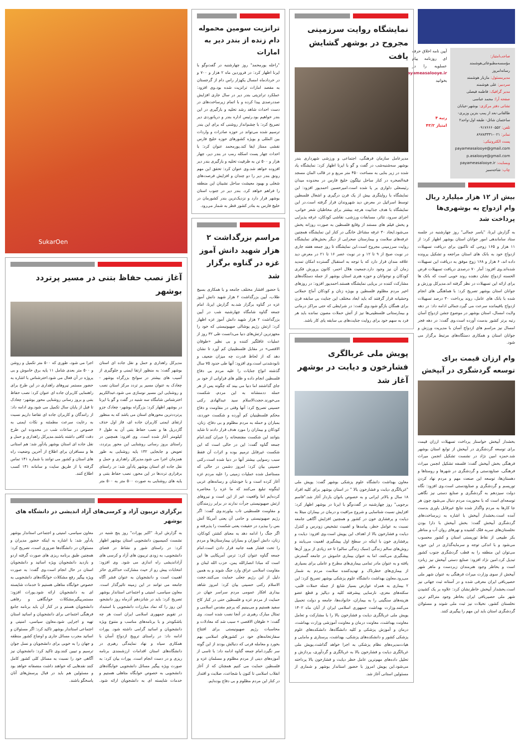صاحب‌امتیاز: مؤسسه‌مطبوعاتی‌هوشمند رسانه‌امروز
مدیرمسئول: مازیار هوشمند
سردبیر: علی هوشمند
مدیر گرافیک: فاطمه فیصلی
صفحه آرا: محمد عباسی
نشانی دفتر مرکزی: بوشهر-خیابان طالقانی-بعد از پمپ بنزین وزیری- ساختمان شاتل- طبقه اول-واحد۲ تلفن: ۰۹۱۷۶۶۶۰۵۵۲
نمابر: ۰۲۱-۸۹۷۸۳۳۳۱
پست الکترونیکی: payameasalooye@gmail.com p.asalooye@gmail.com
وبسایت: payameasalooye.ir
چاپ: شاخه‌سبز
آیین نامه اخلاق حرفه ای روزنامه پیام عسلویه را در payameasalooye.ir بخوانید
رتبه ۴
امتیاز ۴۳/۲
بیش از ۱۲ هزار میلیارد ریال وام ازدواج به بوشهری‌ها پرداخت شد
به گزارش ایرنا، "یاسر جمالی" روز چهارشنبه در جلسه ستاد ساماندهی امور جوانان استان بوشهر اظهار کرد: از ۱۱ هزار و ۱۶۵ زوجی که تاکنون برای دریافت تسهیلات ازدواج خود به بانک های استان مراجعه و تشکیل پرونده داده اند، ۶ هزار و ۱۶۸ زوج موفق به دریافت این تسهیلات شده‌اند.وی افزود: آمار ۷۰ درصدی دریافت تسهیلات قرض الحسنه ازدواج نشان دهنده روند خوبی است که بانک ها برای ارائه این تسهیلات در نظر گرفته اند.مدیرکل ورزش و جوانان استان بوشهر تصریح کرد: با هماهنگی های انجام شده با بانک های عامل، روند پرداخت ۳۰ درصد تسهیلات ازدواج باقیمانده سرعت می گیرد.جمالی ادامه داد: در دهه ولایت امسال، استان بوشهر در موضوع جشن ازدواج آسان رتبه برتر کشور بدست آورده است.وی گفت: در دهه فجر امسال نیز مراسم های ازدواج آسان با مدیریت ورزش و جوانان استان و همکاری دستگاه‌های مرتبط برگزار می شود.
وام ارزان قیمت برای توسعه گردشگری در آبپخش
بخشدار آبپخش خواستار پرداخت تسهیلات ارزان قیمت برای توسعه گردشگری در آبپخش از توابع استان بوشهر شد.حمزه امین نژاد در نشست تشکیل انجمن میراث فرهنگی بخش آبپخش گفت: فلسفه تشکیل انجمن میراث فرهنگی، صنایع‌دستی و گردشگری در شهرها و روستاها و دهستان‌ها، توسعه این صنعت مهم و مردم نهاد کردن توریسم و گردشگری و صنایع‌دستی است.وی افزود: نگاه دولت سیزدهم به گردشگری و صنایع دستی نیز نگاهی توسعه‌ای است که با محوریت مردم دنبال می‌شود چون هر جا کارها به مردم واگذار شده نتایج غیرقابل باوری بدست آمده است.بخشدار آبپخش با اشاره به زیرساخت‌های گردشگری آبپخش گفت: بخش آبپخش با دارا بودن نخلستان‌های سربه فلک کشیده و نهرهای روان آب و مناظر بکر طبیعی از نقاط توریستی استان و کشور محسوب می‌شود و با اندکی توجه و سرمایه‌گذاری در این حوزه می‌توان این منطقه را به قطب گردشگری جنوب کشور تبدیل کرد.امین نژاد افزود: صنایع دستی آبپخش نیز زبانزد است و بخاطر وجود هنرمندان زبردست و ماهر شهر آبپخش از سوی وزارت میراث فرهنگی به عنوان شهر ملی حصیربافی ایران معرفی شده و در آستانه ثبت جهانی نیز است.بخشدار آبپخش خاطرنشان کرد: علاوه بر یک کشیدن شهر ملی حصیربافی ایران بخاطر وجود متراکم ترین نخلستان کشور، نخیلات نیز ثبت ملی شوند و مسئولان گردشگری استان باید این مهم را پیگیری کنند.
نمایشگاه روایت سرزمینی مجروح در بوشهر گشایش یافت
مدیرعامل سازمان فرهنگی، اجتماعی و ورزشی شهرداری بندر بوشهر سه‌شنبه‌شب در گفت و گو با ایرنا اظهار کرد: نمایشگاه یاد شده در زیر بنایی به مساحت ۴۵۰ متر مربع و در قالب المان مسجد قبة‌الصخره در کنار ساحل نیلگون خلیج فارس در محدوده میدان رئیسعلی دلواری بر پا شده است.امیرحسین احمدپور افزود: این نمایشگاه با روایتگری بیش از یک قرن درگیری و اشغال فلسطین توسط اسرائیل در معرض دید شهروندان قرار گرفته است.در این نمایشگاه با هدف جذابیت هرچه بیشتر برای مخاطبان شعر خوانی، اجرای سرود، تئاتر، مسابقات ورزشی، نقاشی کودکان، غرفه پذیرایی و پخش فیلم های مستند از وقایع فلسطین به صورت روزانه پخش می‌شود.ایجاد ۳۰ غرفه مشاغل خانگی در کنار این نمایشگاه همچنین غرفه‌های سلامت و بیمارستان صحرایی از دیگر بخش‌های نمایشگاه روایت سرزمینی مجروح است.این نمایشگاه تا روز جمعه هفته جاری در نوبت صبح از ۹ تا ۱۲ و در نوبت عصر ۱۶ تا ۲۱ در معرض دید علاقه مندان قرار دارد که با توجه به استقبال گسترده امکان تمدید زمان آن نیز وجود دارد.جمعیت هلال احمر، کانون پرورش فکری کودکان و نوجوانان و حوزه هنری استان بوشهر از جمله دستگاه‌های مشارکت کننده در برپایی نمایشگاه هستند.احمدپور افزود: در روزهای اخیر مردم مظلوم فلسطین و بویژه زنان و کودکان آماج حملاتی وحشیانه قرار گرفتند که باید ابعاد مختلف این جنایت بی سابقه قرن برای همگان بازگو شود.وی گفت: در شرایطی که حتی مراکز درمانی و بیمارستانی فلسطینی‌ها نیز از آتش حملات مصون نمانده باید هر فرد به سهم خود برای روایت جنایت‌های بی سابقه پای کار باشد.
پویش ملی غربالگری فشارخون و دیابت در بوشهر آغاز شد
معاون بهداشت دانشگاه علوم پزشکی بوشهر گفت: پویش ملی "غربالگری دیابت و فشارخون بالا " در استان بوشهر برای کلیه افراد ۱۸ سال و بالاتر ایرانی و به خصوص بانوان باردار آغاز شد."قاسم برجویی" روز چهارشنبه در گفت‌وگو با ایرنا در بوشهر اظهار کرد: افزایش نسبت شناسایی و شروع مراقبت و درمان در بیماران مبتلا به دیابت و پرفشاری خون در کشور و همچنین افزایش آگاهی جامعه نسبت به عوامل خطر، پیامدها و اهمیت تشخیص زودرس و کنترل دیابت و فشارخون بالا از اهداف این پویش است.وی افزود: دیابت و پرفشاری خون با اینکه در سطح اول پیشگیری اهمیت می‌یابند و روش‌های سالم زندگی (سبک زندگی سالم) تا حد زیادی از بروز آن‌ها پیشگیری می‌کنند، اما به عنوان بیماری خاموش در جامعه گسترش یافته و به عنوان مادر تمامی بیماری‌های مطرح و عاملی برای بسیاری از بیماری‌های خطرناک و تهدیدکننده سلامت مردم به شمار می‌رود.معاون بهداشت دانشگاه علوم پزشکی بوشهر تصریح کرد: این ۲ بیماری به همراه عوارض بسیار شایع از جمله حملات قلبی، سکته‌های مغزی، نارسایی پیشرفته کلیه و دیالیز و قطع عضو هزینه‌های سنگینی را به بیماران، خانواده‌ها، جامعه و دولت تحمیل می‌کنند.وزارت بهداشت جمهوری اسلامی ایران از آبان ماه ۱۴۰۲ پویش ملی غربالگری دیابت و فشارخون بالا را با مشارکت و تعامل معاونت بهداشت، معاونت درمان و معاونت آموزشی وزارت بهداشت، درمان و آموزش پزشکی و کلیه دانشگاه‌ها، دانشکده‌های علوم پزشکی کشور و دانشکده‌های پزشکی، بهداشت، پرستاری و مامایی و هیات‌مدیره‌های نظام پزشکی به اجرا خواهد گذاشت.پویش ملی غربالگری دیابت و فشارخون بالا به غربالگری و گردآوری، پردازش و تحلیل داده‌های مهم‌ترین عامل خطر دیابت و فشارخون بالا پرداخته می‌شود.این پویش امروز با حضور استاندار بوشهر و شماری از مسئولین استانی آغاز شد.
ترانزیت سومین محموله دام زنده از بندر دیر به امارات
"راحله پورمحمد" روز چهارشنبه در گفت‌وگو با ایرنا اظهار کرد: در فروردین ماه ۲ هزار و ۷۰۰ و در خردادماه امسال یکهزار راس دام از گرجستان به مقصد امارات ترانزیت شده بود.وی افزود: عملکرد ترانزیتی بندر دیر در سال جاری افزایش صددرصدی پیدا کرده و با اتمام زیرساخت‌های در دست احداث شاهد رشد تخلیه و بارگیری در این بندر خواهیم بود.رئیس اداره بندر و دریانوردی دیر تصریح کرد: با چشم‌انداز روشنی که برای این بندر ترسیم شده می‌تواند در حوزه صادرات و واردات بین المللی و بویژه کشورهای حوزه خلیج فارس نقشی ممتاز ایفا کند.پورمحمد عنوان کرد: با احداث چهار پست اسکله رمپ در بندر دیر، چهار هزار و ۵۰۰ تن به ظرفیت تخلیه و بارگیری بندر دیر افزوده خواهد شد.وی عنوان کرد: تحقق این مهم رونق بندر دیر را دو چندان و افزایش فرصت‌های شغلی و بهبود معیشت ساحل نشینان این منطقه را فراهم خواهد کرد. بندر دیر در جنوب استان بوشهر قرار دارد و نزدیک‌ترین بندر کشورمان در خلیج فارس به بنادر کشور قطر به شمار می‌رود.
مراسم بزرگداشت ۲ هزار شهید دانش آموز غزه در گناوه برگزار شد
با حضور اقشار مختلف جامعه و با همکاری بسیج طلاب، آیین بزرگداشت ۲ هزار شهید دانش آموز غزه در گناوه برگزار شد.به گزارش ایرنا، امام جمعه گناوه شامگاه چهارشنبه شب در آیین بزرگداشت ۲ هزار شهید دانش آموز غزه اظهار کرد: ارتش رژیم پوشالی صهیونیستی که خود را مجهزترین ارتش‌های دنیا می‌دانست طی ۳۲ روز از عملیات غافلگیر کننده و بی نظیر «طوفان الاقصی» در مقابل فلسطینیان کم آورد تا نشان دهد که از لحاظ قدرت چه میزان ضعیف و نابودشدنی است.وی افزود: آنها طی حدود ۷۵ سال گذشته انواع جنایات را علیه مردم بی دفاع فلسطین انجام داده و ظلم های فراوانی از خود بر جای گذاشتند اما دنیا می بیند که چگونه پس از هر حمله ددمنشانه به این مردم، شکست می‌خورند.حجت‌الاسلام سید عبدالهادی رکنی حسینی تصریح کرد: آنها وقتی در مقاومت و دفاع محکم فلسطینیان کم آورده و شکست خوردند، بمباران و حمله به مردم مظلوم و بی دفاع، زنان، کودکان و بیماران را مورد هدف قرار دادند تا شاید بتوانند این شکست مفتضحانه را جبران کنند.امام جمعه گناوه گفت: این در حالی است که این شکست غیرقابل ترمیم بوده و اثرات آن فقط سبب رسوایی بیشتر آنها در دنیا شده است.رکنی حسینی بیان کرد: امروز دشمن در حالی که مستاصل شده عملیات زمینی را علیه مردم غزه آغاز کرده است و با خودشان و رسانه‌های غربی اینگونه تبلیغ می‌کنند که ما غزه را محاصره کرده‌ایم اما واقعیت غیر از این است و نیروهای ارتش صهیونیستی جرأت ندارند در برابر رزمندگان و مقاومت فلسطینی تاب بیاورند.وی گفت: اگر رژیم صهیونیستی و حامی آن یعنی آمریکا آتش بس را بپذیرد در حقیقت یعنی شکست را پذیرفته و اگر جنگ را ادامه دهد به معنای کشتن کودکان، زنان، دانش آموزان و بمباران بیمارستان‌ها و مردم را تحت فشار همه جانبه قرار دادن است.امام جمعه گناوه عنوان کرد: ترس آمریکایی ها این است که مبادا انصارالله یمن، حزب الله لبنان و مقاومت اسلامی عراق وارد جنگ شوند و به همین دلیل از این رژیم جعلی حمایت می‌کنند.حجت الاسلام رکنی حسینی بیان کرد: امروز شاهد بیداری افکار عمومی مردم سراسر جهان در حمایت از مردم غزه و فلسطین حتی در کنار کاخ سفید هستیم و می‌بینیم که پرچم مقدس اسلامی و تمثال مبارک رهبری در آنجا نصب شده است. وی گفت: « طوفان الاقصی » سبب شد که معادلات و محاسبات رژیم صهیونیستی برای افتتاح سفارتخانه‌های خود در کشورهای اسلامی بهم بخورد و معامله قرنی که دنبالش بودند از این گونه سر نگیرد.امام جمعه گناوه ادامه داد: با تاسی از آموزه‌های دینی از مردم مظلوم و مسلمان غزه و فلسطین حمایت می کنیم همچنان که از آغاز انقلاب اسلامی تا کنون با شجاعت، صلابت و اقتدار در کنار این مردم مظلوم و بی دفاع بوده‌ایم.
SukarOen
آغاز نصب حفاظ بتنی در مسیر پرتردد بوشهر
مدیرکل راهداری و حمل و نقل جاده ای استان بوشهر گفت: به منظور ارتقا ایمنی و جلوگیری از آسیب های بیشتر در سوانح بزرگراه بوشهر - چغادک به عنوان مسیر پر تردد مرکز استان نصب و روشنایی این مسیر نوسازی می شود.عبدالکریم اخترشناس شامگاه سه شنبه در گفت و گو با ایرنا در بوشهر اظهار کرد: بزرگراه بوشهر- چغادک جزو پرترددترین محورهای استان می باشد که به منظور ارتقای ایمنی کاربران جاده ای، فاز اول حذف گاردریل ها و نصب حفاظ بتنی آن به طول ۶ کیلومتر آغاز شده است. وی افزود: همچنین در راستای بروز رسانی روشنایی این محور پرتردد، تعویض و جابجایی ۱۳۲ پایه روشنایی به طور همزمان اجرا می شود.مدیرکل راهداری و حمل و نقل جاده ای استان بوشهر یادآور شد: در راستای برقراری ترددها در این محور، نصب حفاظ بتنی و پایه های روشنایی به صورت ۵۰۰ متر به ۵۰۰ متر اجرا می شود، طوری که ۵۰۰ متر تکمیل و روشن و ۵۰۰ متر بعدی شامل ۱۱ پایه برق خاموش و بی پروژه در آن فعال می شود.اخترشناس با اشاره به حضور مستمر نیروهای راهداری در این طرح برای راهنمایی کاربران جاده ای عنوان کرد: نصب حفاظ بتنی و بروز رسانی روشنایی محور بوشهر- چغادک تا قبل از پایان سال تکمیل می شود.وی ادامه داد: از رانندگان و کاربران جاده ای تقاضا داریم نسبت به رعایت سرعت مطمئنه و نکات ایمنی به خصوص در ساعات شب در محدوده این طرح دقت کافی داشته باشند.مدیرکل راهداری و حمل و نقل جاده ای استان بوشهر یادآور شد: هم استانی ها و مسافران برای اطلاع از آخرین وضعیت راه های استان و کشور می توانند با شماره ۱۴۱ تماس گرفته یا از طریق سایت و سامانه ۱۴۱ کسب اطلاع کنند.
برگزاری تریبون آزاد و کرسی‌های آزاد اندیشی در دانشگاه های بوشهر
به گزارش ایرنا، "اکبر پورات" روز پنج شنبه در نشست کمیسیون دانشجویی استان بوشهر اظهار کرد: در راستای شور و نشاط در فضای دانشجویی، به زودی تریبون های آزاد و کرسی های آزاداندیشی راه اندازی می شود. وی افزود: انتخابات پیش رو از حیث مشارکت حداکثری حائز اهمیت است و دانشجویان به عنوان قشر آگاه جامعه می توانند در این زمینه تاثیرگذار است. معاون سیاسی، امنیتی و اجتماعی استاندار بوشهر تصریح کرد: باید در شانزدهم آذرماه روز دانشجو، این روز را که نماد مبارزات دانشجویی با استبداد در تقویم جمهوری اسلامی ایران است هر چه باشکوه‌تر و با برنامه‌های مناسب و متنوع ویژه دانشجویان و اساتید گرامی داشته شود. پورات ادامه داد: در راستای ترویج ازدواج آسان با همکاری سپاه و نهاد نمایندگی رهبری در دانشگاه‌های استان اقدامات ارزشمندی برنامه ریزی و در دست انجام است. پورات بیان کرد: به صورت ویژه پیگیر مسائل دانشجویی خوابگاه‌های دانشجویی به خصوص خوابگاه متاهلی هستیم و خدمات شایسته ای به دانشجویان ارائه شود. معاون سیاسی، امنیتی و اجتماعی استاندار بوشهر یادآور شد: با اشاره به اینکه حضور مدیران و مسئولان در دانشگاه‌ها ضروری است، تصریح کرد: همچنین طبق برنامه ریزی های صورت گرفته اردو و بازدید دانشجویان ویژه اساتید و دانشجویان استان در حال انجام است.وی گفت: به صورت ویژه پیگیر رفع مشکلات خوابگاه‌های دانشجویی به خصوص خوابگاه متاهلی هستیم تا خدمات شایسته ای به دانشجویان ارائه شود.پورات افزود: مستمرپیگیرمشکلات خوابگاهی و رفاهی دانشجویان هستم و در کنار آن باید برنامه جامع فرهنگی اجتماعی برای دانشجویان و اساتید استان تهیه و اجرایی شود.معاون سیاسی، امنیتی و اجتماعی استاندار بوشهر تاکید کرد: اگر مسئولان و اساتید مجرب مسائل جاری و اوضاع کشور منطقه و جهان را به خوبی برای دانشجویان و نسل جوان ترسیم و تبیین کنند.وی تاکید کرد: دانشجویان نیز آگاهی خود را نسبت به مسائل کلی کشور کامل کنند نقدهایی که خواهند داشت منصفانه خواهد بود و مسئولین هم باید در قبال پرسش‌های آنان پاسخگو باشند.